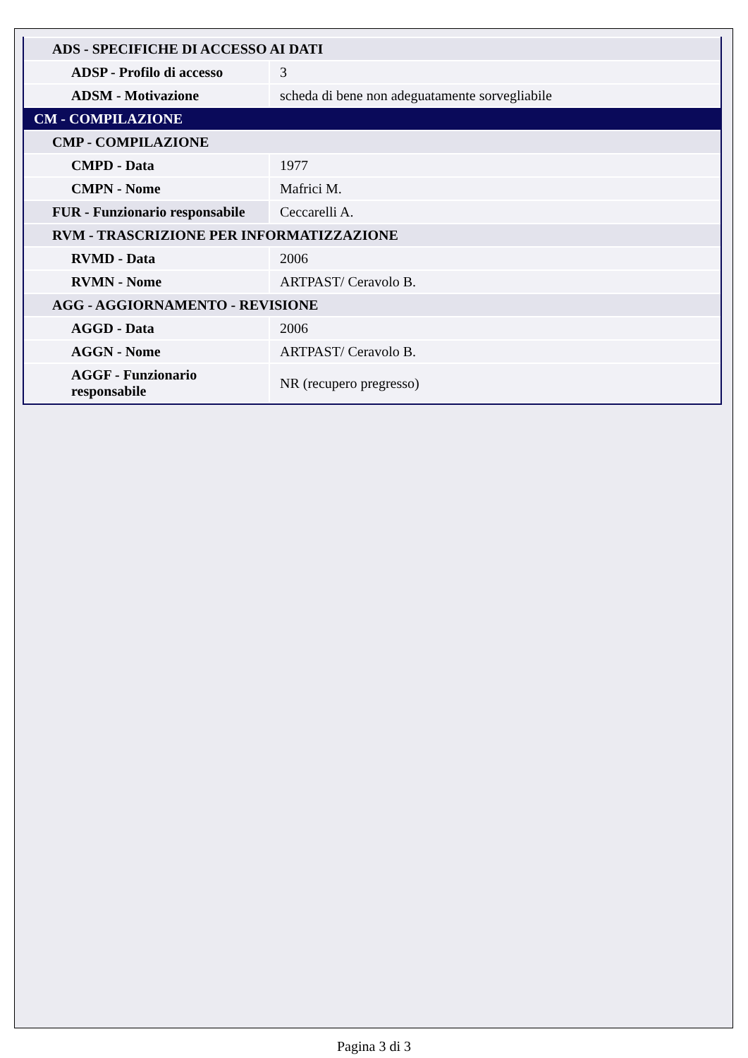| ADS - SPECIFICHE DI ACCESSO AI DATI | |
| ADSP - Profilo di accesso | 3 |
| ADSM - Motivazione | scheda di bene non adeguatamente sorvegliabile |
| CM - COMPILAZIONE | |
| CMP - COMPILAZIONE | |
| CMPD - Data | 1977 |
| CMPN - Nome | Mafrici M. |
| FUR - Funzionario responsabile | Ceccarelli A. |
| RVM - TRASCRIZIONE PER INFORMATIZZAZIONE | |
| RVMD - Data | 2006 |
| RVMN - Nome | ARTPAST/ Ceravolo B. |
| AGG - AGGIORNAMENTO - REVISIONE | |
| AGGD - Data | 2006 |
| AGGN - Nome | ARTPAST/ Ceravolo B. |
| AGGF - Funzionario responsabile | NR (recupero pregresso) |
Pagina 3 di 3